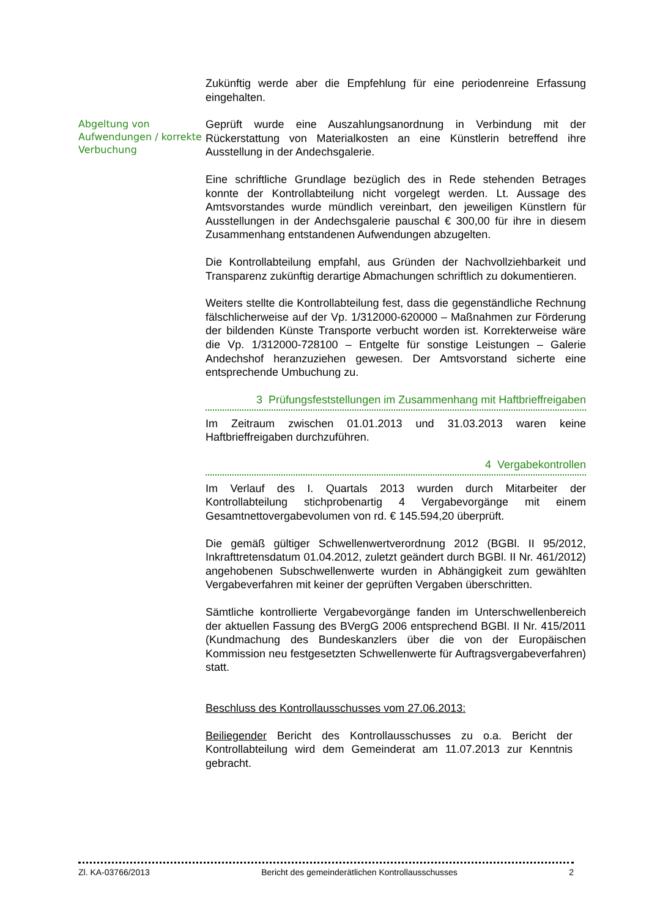Zukünftig werde aber die Empfehlung für eine periodenreine Erfassung eingehalten.
Abgeltung von Aufwendungen / korrekte Verbuchung
Geprüft wurde eine Auszahlungsanordnung in Verbindung mit der Rückerstattung von Materialkosten an eine Künstlerin betreffend ihre Ausstellung in der Andechsgalerie.
Eine schriftliche Grundlage bezüglich des in Rede stehenden Betrages konnte der Kontrollabteilung nicht vorgelegt werden. Lt. Aussage des Amtsvorstandes wurde mündlich vereinbart, den jeweiligen Künstlern für Ausstellungen in der Andechsgalerie pauschal € 300,00 für ihre in diesem Zusammenhang entstandenen Aufwendungen abzugelten.
Die Kontrollabteilung empfahl, aus Gründen der Nachvollziehbarkeit und Transparenz zukünftig derartige Abmachungen schriftlich zu dokumentieren.
Weiters stellte die Kontrollabteilung fest, dass die gegenständliche Rechnung fälschlicherweise auf der Vp. 1/312000-620000 – Maßnahmen zur Förderung der bildenden Künste Transporte verbucht worden ist. Korrekterweise wäre die Vp. 1/312000-728100 – Entgelte für sonstige Leistungen – Galerie Andechshof heranzuziehen gewesen. Der Amtsvorstand sicherte eine entsprechende Umbuchung zu.
3 Prüfungsfeststellungen im Zusammenhang mit Haftbrieffreigaben
Im Zeitraum zwischen 01.01.2013 und 31.03.2013 waren keine Haftbrieffreigaben durchzuführen.
4 Vergabekontrollen
Im Verlauf des I. Quartals 2013 wurden durch Mitarbeiter der Kontrollabteilung stichprobenartig 4 Vergabevorgänge mit einem Gesamtnettovergabevolumen von rd. € 145.594,20 überprüft.
Die gemäß gültiger Schwellenwertverordnung 2012 (BGBl. II 95/2012, Inkrafttretensdatum 01.04.2012, zuletzt geändert durch BGBl. II Nr. 461/2012) angehobenen Subschwellenwerte wurden in Abhängigkeit zum gewählten Vergabeverfahren mit keiner der geprüften Vergaben überschritten.
Sämtliche kontrollierte Vergabevorgänge fanden im Unterschwellenbereich der aktuellen Fassung des BVergG 2006 entsprechend BGBl. II Nr. 415/2011 (Kundmachung des Bundeskanzlers über die von der Europäischen Kommission neu festgesetzten Schwellenwerte für Auftragsvergabeverfahren) statt.
Beschluss des Kontrollausschusses vom 27.06.2013:
Beiliegender Bericht des Kontrollausschusses zu o.a. Bericht der Kontrollabteilung wird dem Gemeinderat am 11.07.2013 zur Kenntnis gebracht.
Zl. KA-03766/2013 Bericht des gemeinderätlichen Kontrollausschusses 2